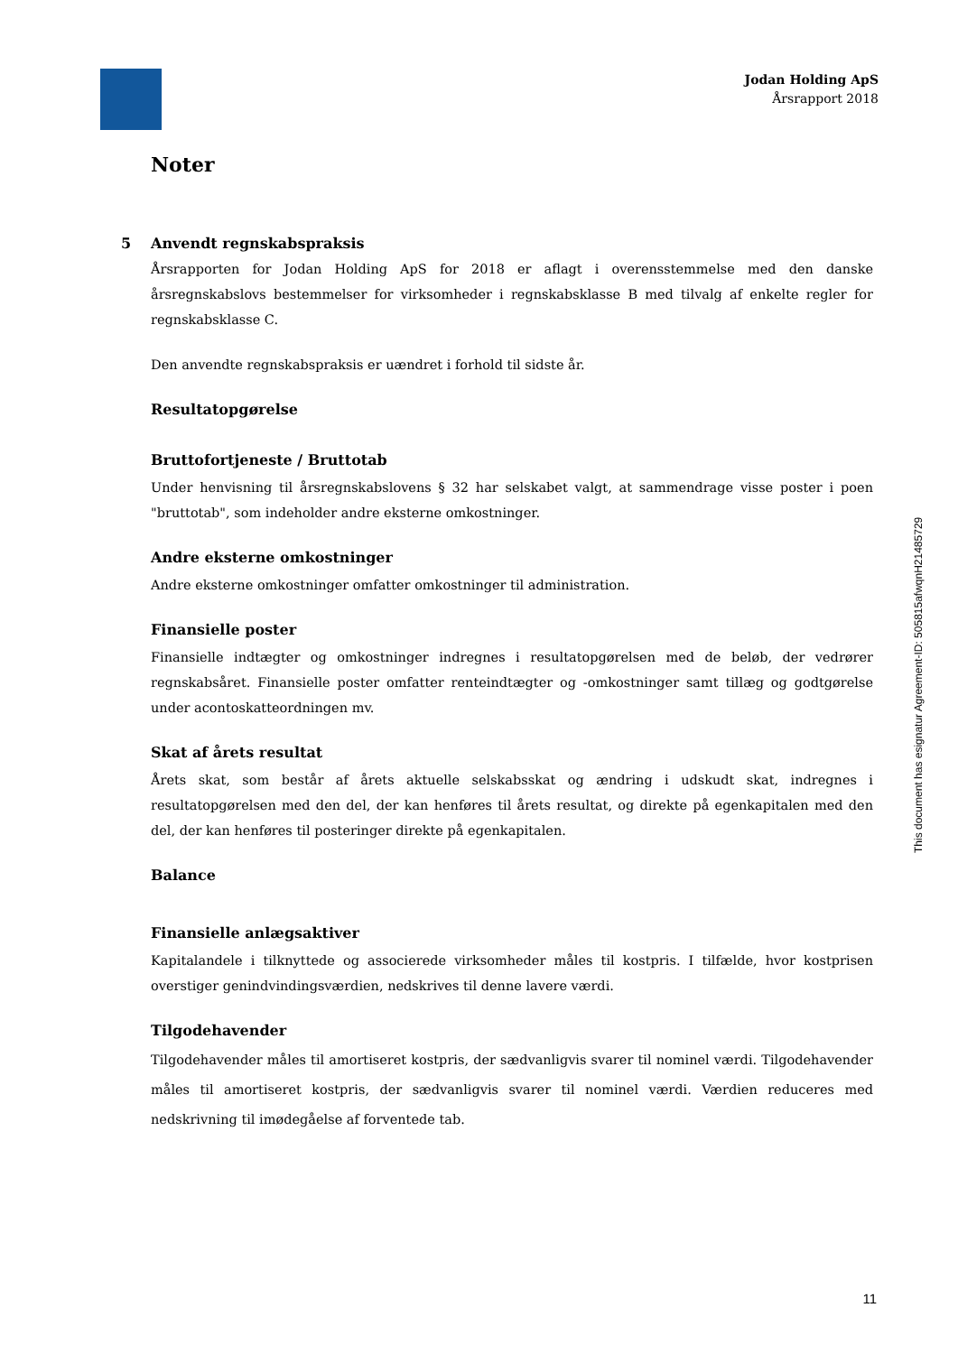Jodan Holding ApS
Årsrapport 2018
Noter
5 Anvendt regnskabspraksis
Årsrapporten for Jodan Holding ApS for 2018 er aflagt i overensstemmelse med den danske årsregnskabslovs bestemmelser for virksomheder i regnskabsklasse B med tilvalg af enkelte regler for regnskabsklasse C.
Den anvendte regnskabspraksis er uændret i forhold til sidste år.
Resultatopgørelse
Bruttofortjeneste / Bruttotab
Under henvisning til årsregnskabslovens § 32 har selskabet valgt, at sammendrage visse poster i poen "bruttotab", som indeholder andre eksterne omkostninger.
Andre eksterne omkostninger
Andre eksterne omkostninger omfatter omkostninger til administration.
Finansielle poster
Finansielle indtægter og omkostninger indregnes i resultatopgørelsen med de beløb, der vedrører regnskabsåret. Finansielle poster omfatter renteindtægter og -omkostninger samt tillæg og godtgørelse under acontoskatteordningen mv.
Skat af årets resultat
Årets skat, som består af årets aktuelle selskabsskat og ændring i udskudt skat, indregnes i resultatopgørelsen med den del, der kan henføres til årets resultat, og direkte på egenkapitalen med den del, der kan henføres til posteringer direkte på egenkapitalen.
Balance
Finansielle anlægsaktiver
Kapitalandele i tilknyttede og associerede virksomheder måles til kostpris. I tilfælde, hvor kostprisen overstiger genindvindingsværdien, nedskrives til denne lavere værdi.
Tilgodehavender
Tilgodehavender måles til amortiseret kostpris, der sædvanligvis svarer til nominel værdi. Tilgodehavender måles til amortiseret kostpris, der sædvanligvis svarer til nominel værdi. Værdien reduceres med nedskrivning til imødegåelse af forventede tab.
This document has esignatur Agreement-ID: 505815afwqnH21485729
11